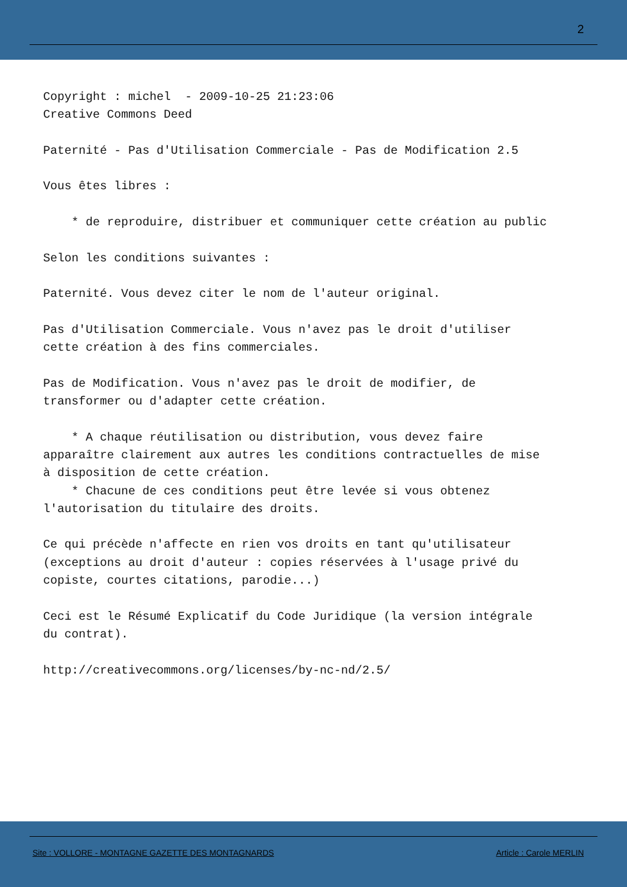2
Copyright : michel - 2009-10-25 21:23:06 Creative Commons Deed Paternité - Pas d'Utilisation Commerciale - Pas de Modification 2.5 Vous êtes libres : * de reproduire, distribuer et communiquer cette création au public Selon les conditions suivantes : Paternité. Vous devez citer le nom de l'auteur original. Pas d'Utilisation Commerciale. Vous n'avez pas le droit d'utiliser cette création à des fins commerciales. Pas de Modification. Vous n'avez pas le droit de modifier, de transformer ou d'adapter cette création. * A chaque réutilisation ou distribution, vous devez faire apparaître clairement aux autres les conditions contractuelles de mise à disposition de cette création. * Chacune de ces conditions peut être levée si vous obtenez l'autorisation du titulaire des droits. Ce qui précède n'affecte en rien vos droits en tant qu'utilisateur (exceptions au droit d'auteur : copies réservées à l'usage privé du copiste, courtes citations, parodie...) Ceci est le Résumé Explicatif du Code Juridique (la version intégrale du contrat). http://creativecommons.org/licenses/by-nc-nd/2.5/
Site : VOLLORE - MONTAGNE GAZETTE DES MONTAGNARDS
Article : Carole MERLIN